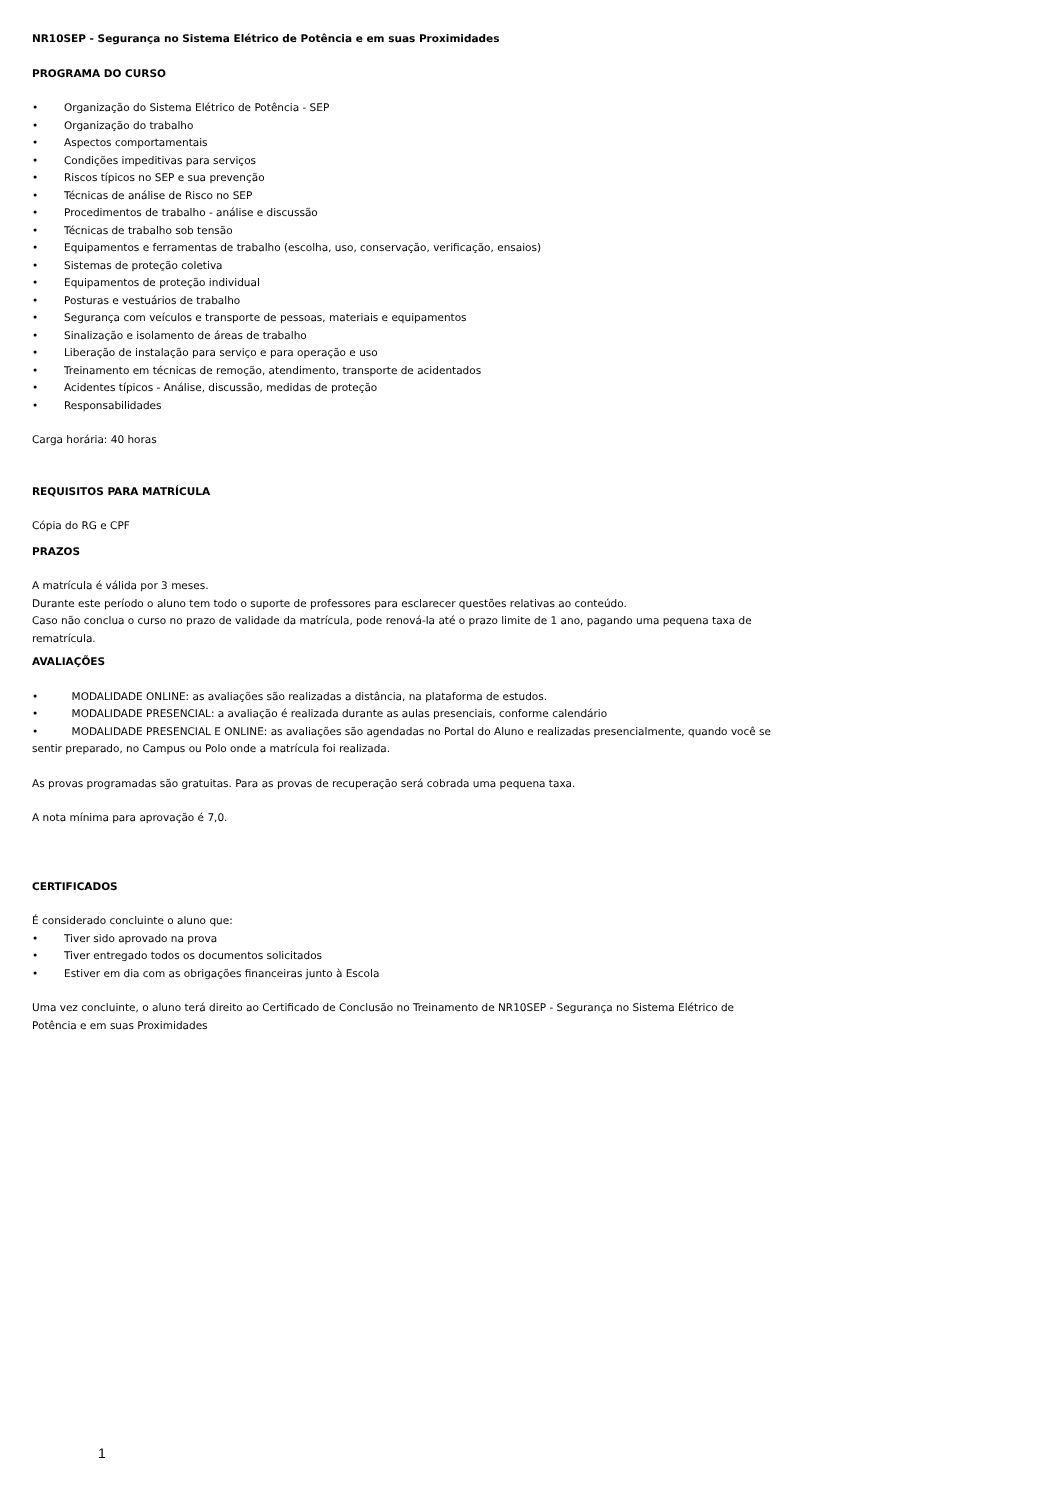NR10SEP - Segurança no Sistema Elétrico de Potência e em suas Proximidades
PROGRAMA DO CURSO
• Organização do Sistema Elétrico de Potência - SEP
• Organização do trabalho
• Aspectos comportamentais
• Condições impeditivas para serviços
• Riscos típicos no SEP e sua prevenção
• Técnicas de análise de Risco no SEP
• Procedimentos de trabalho - análise e discussão
• Técnicas de trabalho sob tensão
• Equipamentos e ferramentas de trabalho (escolha, uso, conservação, verificação, ensaios)
• Sistemas de proteção coletiva
• Equipamentos de proteção individual
• Posturas e vestuários de trabalho
• Segurança com veículos e transporte de pessoas, materiais e equipamentos
• Sinalização e isolamento de áreas de trabalho
• Liberação de instalação para serviço e para operação e uso
• Treinamento em técnicas de remoção, atendimento, transporte de acidentados
• Acidentes típicos - Análise, discussão, medidas de proteção
• Responsabilidades
Carga horária: 40 horas
REQUISITOS PARA MATRÍCULA
Cópia do RG e CPF
PRAZOS
A matrícula é válida por 3 meses.
Durante este período o aluno tem todo o suporte de professores para esclarecer questões relativas ao conteúdo.
Caso não conclua o curso no prazo de validade da matrícula, pode renová-la até o prazo limite de 1 ano, pagando uma pequena taxa de rematrícula.
AVALIAÇÕES
• MODALIDADE ONLINE: as avaliações são realizadas a distância, na plataforma de estudos.
• MODALIDADE PRESENCIAL: a avaliação é realizada durante as aulas presenciais, conforme calendário
• MODALIDADE PRESENCIAL E ONLINE: as avaliações são agendadas no Portal do Aluno e realizadas presencialmente, quando você se sentir preparado, no Campus ou Polo onde a matrícula foi realizada.
As provas programadas são gratuitas. Para as provas de recuperação será cobrada uma pequena taxa.
A nota mínima para aprovação é 7,0.
CERTIFICADOS
É considerado concluinte o aluno que:
• Tiver sido aprovado na prova
• Tiver entregado todos os documentos solicitados
• Estiver em dia com as obrigações financeiras junto à Escola
Uma vez concluinte, o aluno terá direito ao Certificado de Conclusão no Treinamento de NR10SEP - Segurança no Sistema Elétrico de Potência e em suas Proximidades
1